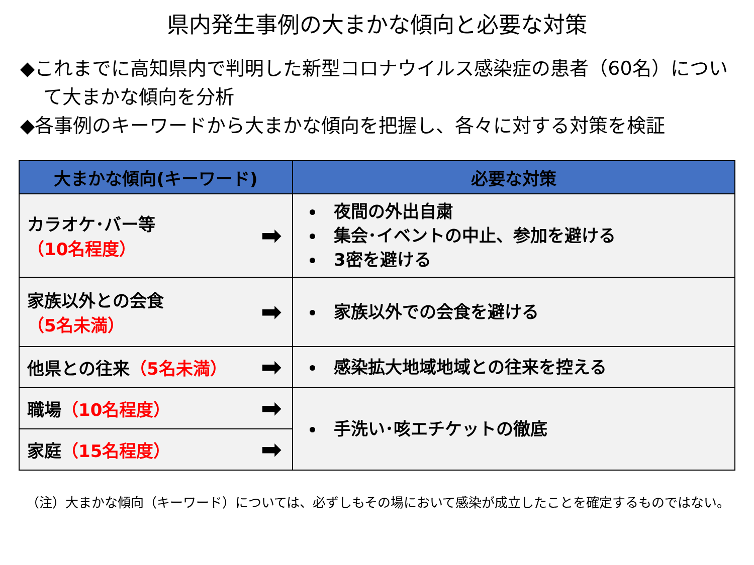県内発生事例の大まかな傾向と必要な対策
◆これまでに高知県内で判明した新型コロナウイルス感染症の患者（60名）について大まかな傾向を分析
◆各事例のキーワードから大まかな傾向を把握し、各々に対する対策を検証
| 大まかな傾向(キーワード) | | 必要な対策 |
| --- | --- | --- |
| カラオケ･バー等 （10名程度） | ➡ | 夜間の外出自粛 集会･イベントの中止、参加を避ける 3密を避ける |
| 家族以外との会食 （5名未満） | ➡ | 家族以外での会食を避ける |
| 他県との往来 （5名未満） | ➡ | 感染拡大地域地域との往来を控える |
| 職場 （10名程度） | ➡ | 手洗い･咳エチケットの徹底 |
| 家庭 （15名程度） | ➡ | |
（注）大まかな傾向（キーワード）については、必ずしもその場において感染が成立したことを確定するものではない。